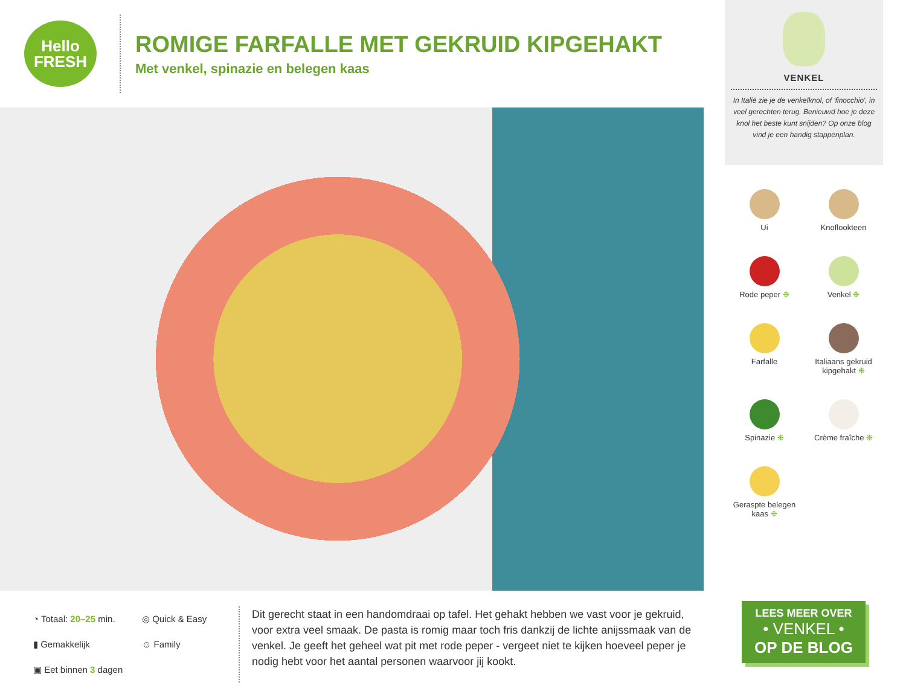Hello
FRESH
ROMIGE FARFALLE MET GEKRUID KIPGEHAKT
Met venkel, spinazie en belegen kaas
◔ Totaal: 20–25 min. ◎ Quick & Easy ▮ Gemakkelijk ☺ Family ▣ Eet binnen 3 dagen
Dit gerecht staat in een handomdraai op tafel. Het gehakt hebben we vast voor je gekruid, voor extra veel smaak. De pasta is romig maar toch fris dankzij de lichte anijssmaak van de venkel. Je geeft het geheel wat pit met rode peper - vergeet niet te kijken hoeveel peper je nodig hebt voor het aantal personen waarvoor jij kookt.
VENKEL
In Italië zie je de venkelknol, of 'finocchio', in veel gerechten terug. Benieuwd hoe je deze knol het beste kunt snijden? Op onze blog vind je een handig stappenplan.
Ui
Knoflookteen
Rode peper ❉
Venkel ❉
Farfalle
Italiaans gekruid kipgehakt ❉
Spinazie ❉
Crème fraîche ❉
Geraspte belegen kaas ❉
LEES MEER OVER
• VENKEL •
OP DE BLOG